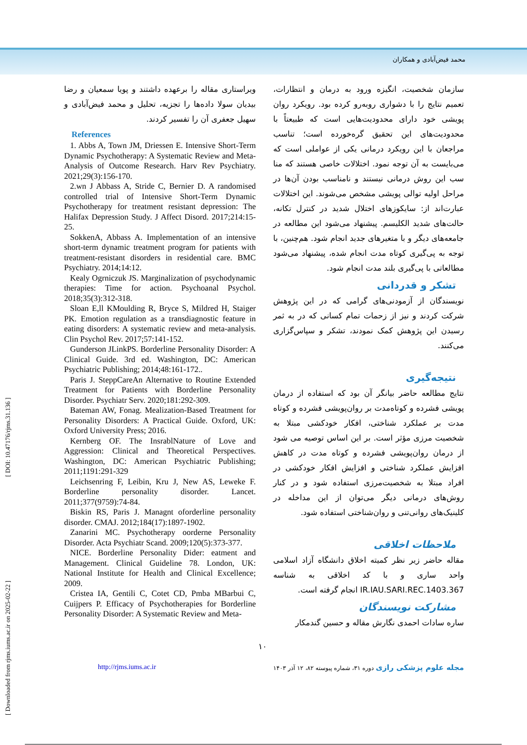محمد فیض‌آبادی و همکاران
سازمان شخصیت، انگیزه ورود به درمان و انتظارات، تعمیم نتایج را با دشواری روبه‌رو کرده بود. رویکرد روان پویشی خود دارای محدودیت‌هایی است که طبیعتاً با محدودیت‌های این تحقیق گره‌خورده است؛ تناسب مراجعان با این رویکرد درمانی یکی از عواملی است که می‌بایست به آن توجه نمود. اختلالات خاصی هستند که منا سب این روش درمانی نیستند و نامناسب بودن آن‌ها در مراحل اولیه توالی پویشی مشخص می‌شوند. این اختلالات عبارت‌اند از: سایکوزهای اختلال شدید در کنترل تکانه، حالت‌های شدید الکلیسم. پیشنهاد می‌شود این مطالعه در جامعه‌های دیگر و با متغیرهای جدید انجام شود. هم‌چنین، با توجه به پی‌گیری کوتاه مدت انجام شده، پیشنهاد می‌شود مطالعاتی با پی‌گیری بلند مدت انجام شود.
تشکر و قدردانی
نویسندگان از آزمودنی‌های گرامی که در این پژوهش شرکت کردند و نیز از زحمات تمام کسانی که در به ثمر رسیدن این پژوهش کمک نمودند، تشکر و سپاس‌گزاری می‌کنند.
نتیجه‌گیری
نتایج مطالعه حاضر بیانگر آن بود که استفاده از درمان پویشی فشرده و کوتاه‌مدت بر روان‌پویشی فشرده و کوتاه مدت بر عملکرد شناختی، افکار خودکشی مبتلا به شخصیت مرزی مؤثر است. بر این اساس توصیه می شود از درمان روان‌پویشی فشرده و کوتاه مدت در کاهش افزایش عملکرد شناختی و افزایش افکار خودکشی در افراد مبتلا به شخصیت‌مرزی استفاده شود و در کنار روش‌های درمانی دیگر می‌توان از این مداخله در کلینیک‌های روانی‌تنی و روان‌شناختی استفاده شود.
ملاحظات اخلاقی
مقاله حاضر زیر نظر کمیته اخلاق دانشگاه آزاد اسلامی واحد ساری و با کد اخلاقی به شناسه IR.IAU.SARI.REC.1403.367 انجام گرفته است.
مشارکت نویسندگان
ساره سادات احمدی نگارش مقاله و حسین گندمکار
ویراستاری مقاله را برعهده داشتند و پویا سمعیان و رضا بیدیان سولا داده‌ها را تجزیه، تحلیل و محمد فیض‌آبادی و سهیل جعفری آن را تفسیر کردند.
References
1. Abbs A, Town JM, Driessen E. Intensive Short-Term Dynamic Psychotherapy: A Systematic Review and Meta-Analysis of Outcome Research. Harv Rev Psychiatry. 2021;29(3):156-170.
2.wn J Abbass A, Stride C, Bernier D. A randomised controlled trial of Intensive Short-Term Dynamic Psychotherapy for treatment resistant depression: The Halifax Depression Study. J Affect Disord. 2017;214:15-25.
SokkenA, Abbass A. Implementation of an intensive short-term dynamic treatment program for patients with treatment-resistant disorders in residential care. BMC Psychiatry. 2014;14:12.
Kealy Ogrniczuk JS. Marginalization of psychodynamic therapies: Time for action. Psychoanal Psychol. 2018;35(3):312-318.
Sloan E,ll KMoulding R, Bryce S, Mildred H, Staiger PK. Emotion regulation as a transdiagnostic feature in eating disorders: A systematic review and meta-analysis. Clin Psychol Rev. 2017;57:141-152.
Gunderson JLinkPS. Borderline Personality Disorder: A Clinical Guide. 3rd ed. Washington, DC: American Psychiatric Publishing; 2014;48:161-172..
Paris J. SteppCareAn Alternative to Routine Extended Treatment for Patients with Borderline Personality Disorder. Psychiatr Serv. 2020;181:292-309.
Bateman AW, Fonag. Mealization-Based Treatment for Personality Disorders: A Practical Guide. Oxford, UK: Oxford University Press; 2016.
Kernberg OF. The InsrablNature of Love and Aggression: Clinical and Theoretical Perspectives. Washington, DC: American Psychiatric Publishing; 2011;1191:291-329
Leichsenring F, Leibin, Kru J, New AS, Leweke F. Borderline personality disorder. Lancet. 2011;377(9759):74-84.
Biskin RS, Paris J. Managnt oforderline personality disorder. CMAJ. 2012;184(17):1897-1902.
Zanarini MC. Psychotherapy oorderne Personality Disorder. Acta Psychiatr Scand. 2009;120(5):373-377.
NICE. Borderline Personality Dider: eatment and Management. Clinical Guideline 78. London, UK: National Institute for Health and Clinical Excellence; 2009.
Cristea IA, Gentili C, Cotet CD, Pmba MBarbui C, Cuijpers P. Efficacy of Psychotherapies for Borderline Personality Disorder: A Systematic Review and Meta-
۱۰
http://rjms.iums.ac.ir مجله علوم پزشکی رازی دوره ۳۱، شماره پیوسته ۸۲، ۱۲ آذر ۱۴۰۳
[ Downloaded from rjms.iums.ac.ir on 2025-02-22 ] [ DOI: 10.47176/rjms.31.136 ]